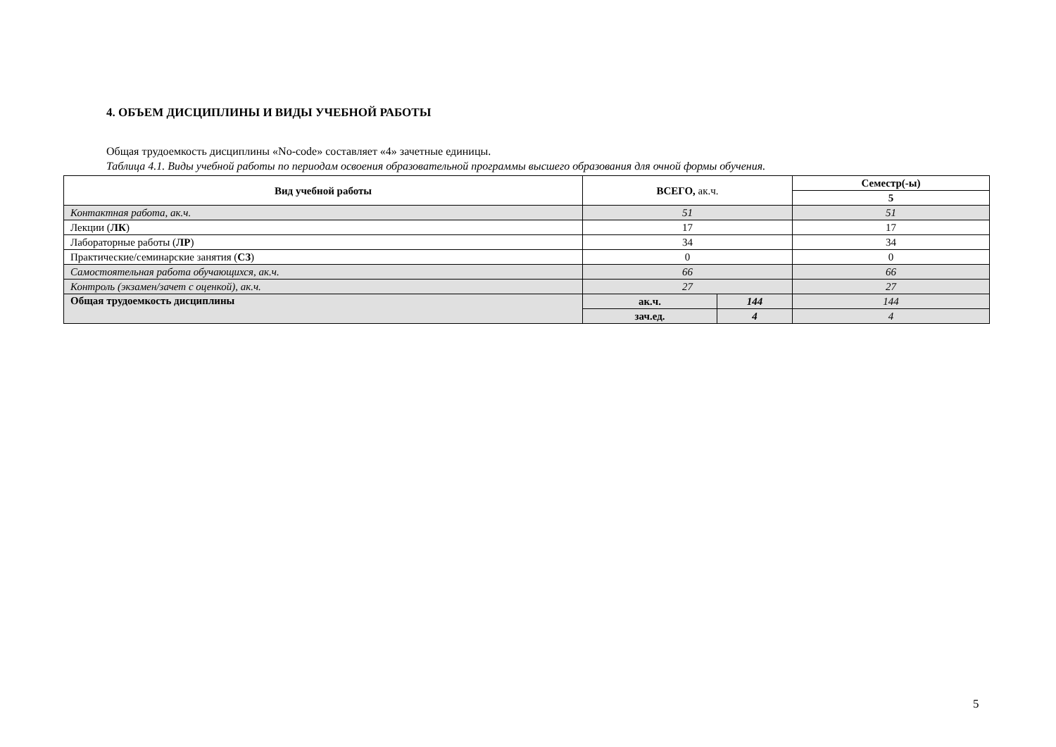4. ОБЪЕМ ДИСЦИПЛИНЫ И ВИДЫ УЧЕБНОЙ РАБОТЫ
Общая трудоемкость дисциплины «No-code» составляет «4» зачетные единицы.
Таблица 4.1. Виды учебной работы по периодам освоения образовательной программы высшего образования для очной формы обучения.
| Вид учебной работы | ВСЕГО, ак.ч. | | Семестр(-ы) |
| --- | --- | --- | --- |
| | | | 5 |
| Контактная работа, ак.ч. | 51 | | 51 |
| Лекции ( ЛК ) | 17 | | 17 |
| Лабораторные работы ( ЛР ) | 34 | | 34 |
| Практические/семинарские занятия ( СЗ ) | 0 | | 0 |
| Самостоятельная работа обучающихся, ак.ч. | 66 | | 66 |
| Контроль (экзамен/зачет с оценкой), ак.ч. | 27 | | 27 |
| Общая трудоемкость дисциплины | ак.ч. | 144 | 144 |
| | зач.ед. | 4 | 4 |
5